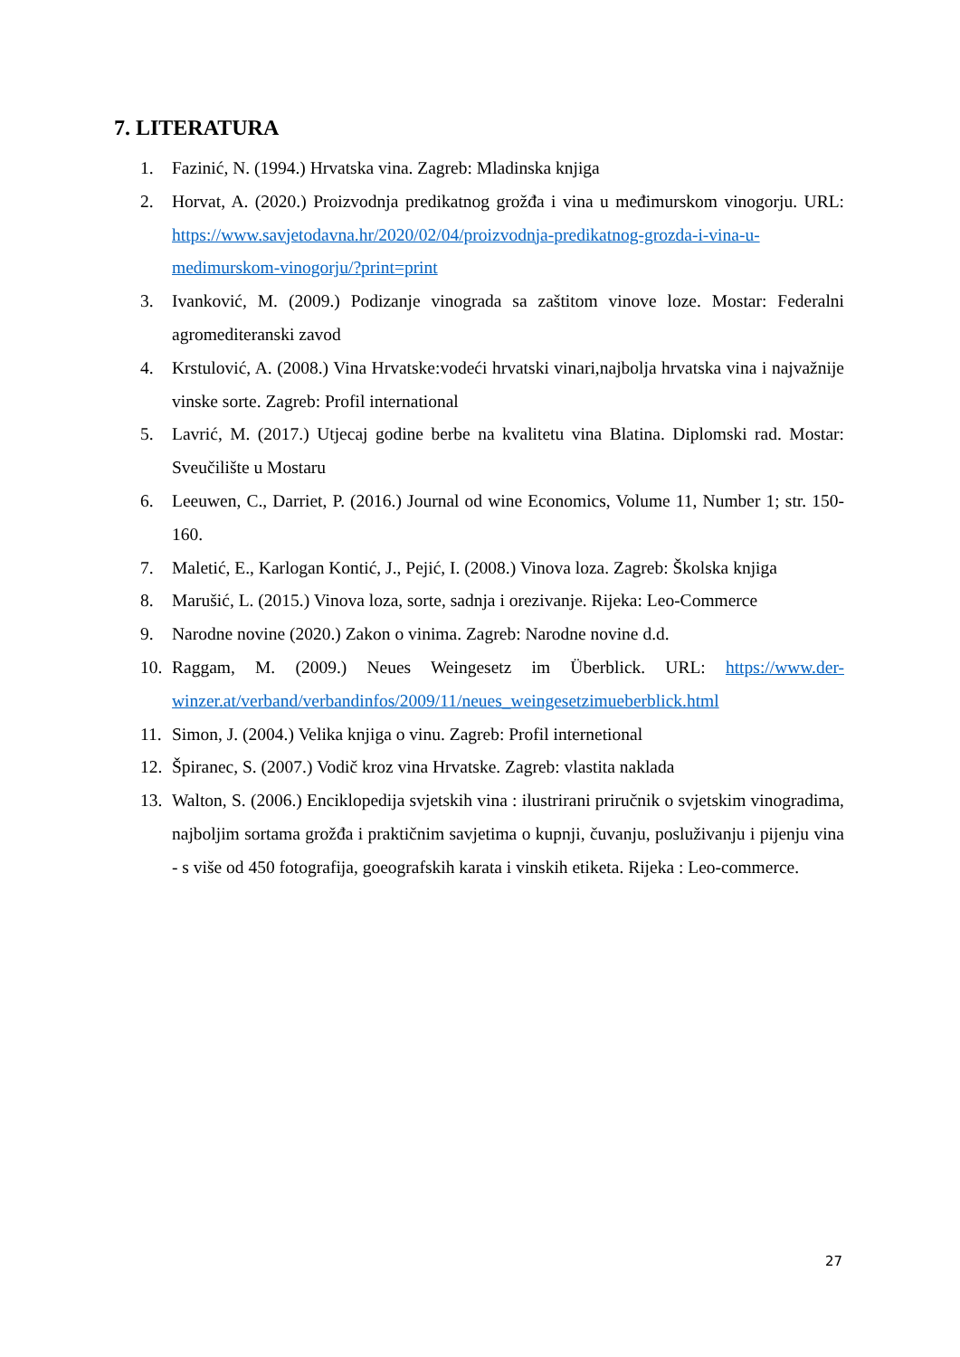7. LITERATURA
1. Fazinić, N. (1994.) Hrvatska vina. Zagreb: Mladinska knjiga
2. Horvat, A. (2020.) Proizvodnja predikatnog grožđa i vina u međimurskom vinogorju. URL: https://www.savjetodavna.hr/2020/02/04/proizvodnja-predikatnog-grozda-i-vina-u-medimurskom-vinogorju/?print=print
3. Ivanković, M. (2009.) Podizanje vinograda sa zaštitom vinove loze. Mostar: Federalni agromediteranski zavod
4. Krstulović, A. (2008.) Vina Hrvatske:vodeći hrvatski vinari,najbolja hrvatska vina i najvažnije vinske sorte. Zagreb: Profil international
5. Lavrić, M. (2017.) Utjecaj godine berbe na kvalitetu vina Blatina. Diplomski rad. Mostar: Sveučilište u Mostaru
6. Leeuwen, C., Darriet, P. (2016.) Journal od wine Economics, Volume 11, Number 1; str. 150-160.
7. Maletić, E., Karlogan Kontić, J., Pejić, I. (2008.) Vinova loza. Zagreb: Školska knjiga
8. Marušić, L. (2015.) Vinova loza, sorte, sadnja i orezivanje. Rijeka: Leo-Commerce
9. Narodne novine (2020.) Zakon o vinima. Zagreb: Narodne novine d.d.
10. Raggam, M. (2009.) Neues Weingesetz im Überblick. URL: https://www.der-winzer.at/verband/verbandinfos/2009/11/neues_weingesetzimueberblick.html
11. Simon, J. (2004.) Velika knjiga o vinu. Zagreb: Profil internetional
12. Špiranec, S. (2007.) Vodič kroz vina Hrvatske. Zagreb: vlastita naklada
13. Walton, S. (2006.) Enciklopedija svjetskih vina : ilustrirani priručnik o svjetskim vinogradima, najboljim sortama grožđa i praktičnim savjetima o kupnji, čuvanju, posluživanju i pijenju vina - s više od 450 fotografija, goeografskih karata i vinskih etiketa. Rijeka : Leo-commerce.
27